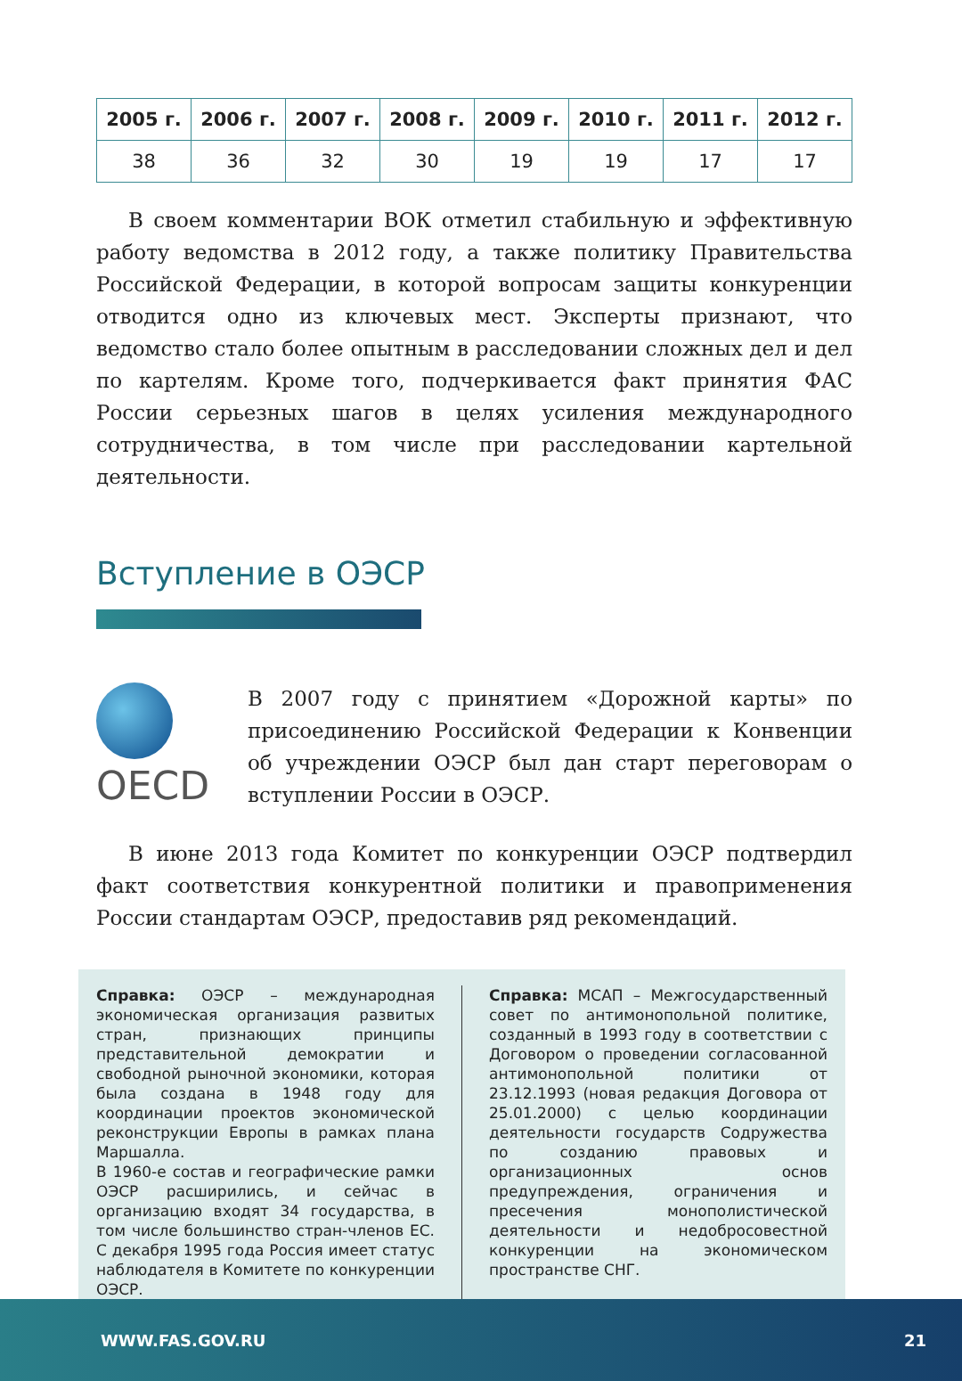| 2005 г. | 2006 г. | 2007 г. | 2008 г. | 2009 г. | 2010 г. | 2011 г. | 2012 г. |
| --- | --- | --- | --- | --- | --- | --- | --- |
| 38 | 36 | 32 | 30 | 19 | 19 | 17 | 17 |
В своем комментарии ВОК отметил стабильную и эффективную работу ведомства в 2012 году, а также политику Правительства Российской Федерации, в которой вопросам защиты конкуренции отводится одно из ключевых мест. Эксперты признают, что ведомство стало более опытным в расследовании сложных дел и дел по картелям. Кроме того, подчеркивается факт принятия ФАС России серьезных шагов в целях усиления международного сотрудничества, в том числе при расследовании картельной деятельности.
Вступление в ОЭСР
OECD
В 2007 году с принятием «Дорожной карты» по присоединению Российской Федерации к Конвенции об учреждении ОЭСР был дан старт переговорам о вступлении России в ОЭСР.
В июне 2013 года Комитет по конкуренции ОЭСР подтвердил факт соответствия конкурентной политики и правоприменения России стандартам ОЭСР, предоставив ряд рекомендаций.
Справка: ОЭСР – международная экономическая организация развитых стран, признающих принципы представительной демократии и свободной рыночной экономики, которая была создана в 1948 году для координации проектов экономической реконструкции Европы в рамках плана Маршалла.
В 1960-е состав и географические рамки ОЭСР расширились, и сейчас в организацию входят 34 государства, в том числе большинство стран-членов ЕС. С декабря 1995 года Россия имеет статус наблюдателя в Комитете по конкуренции ОЭСР.
Справка: МСАП – Межгосударственный совет по антимонопольной политике, созданный в 1993 году в соответствии с Договором о проведении согласованной антимонопольной политики от 23.12.1993 (новая редакция Договора от 25.01.2000) с целью координации деятельности государств Содружества по созданию правовых и организационных основ предупреждения, ограничения и пресечения монополистической деятельности и недобросовестной конкуренции на экономическом пространстве СНГ.
WWW.FAS.GOV.RU 21